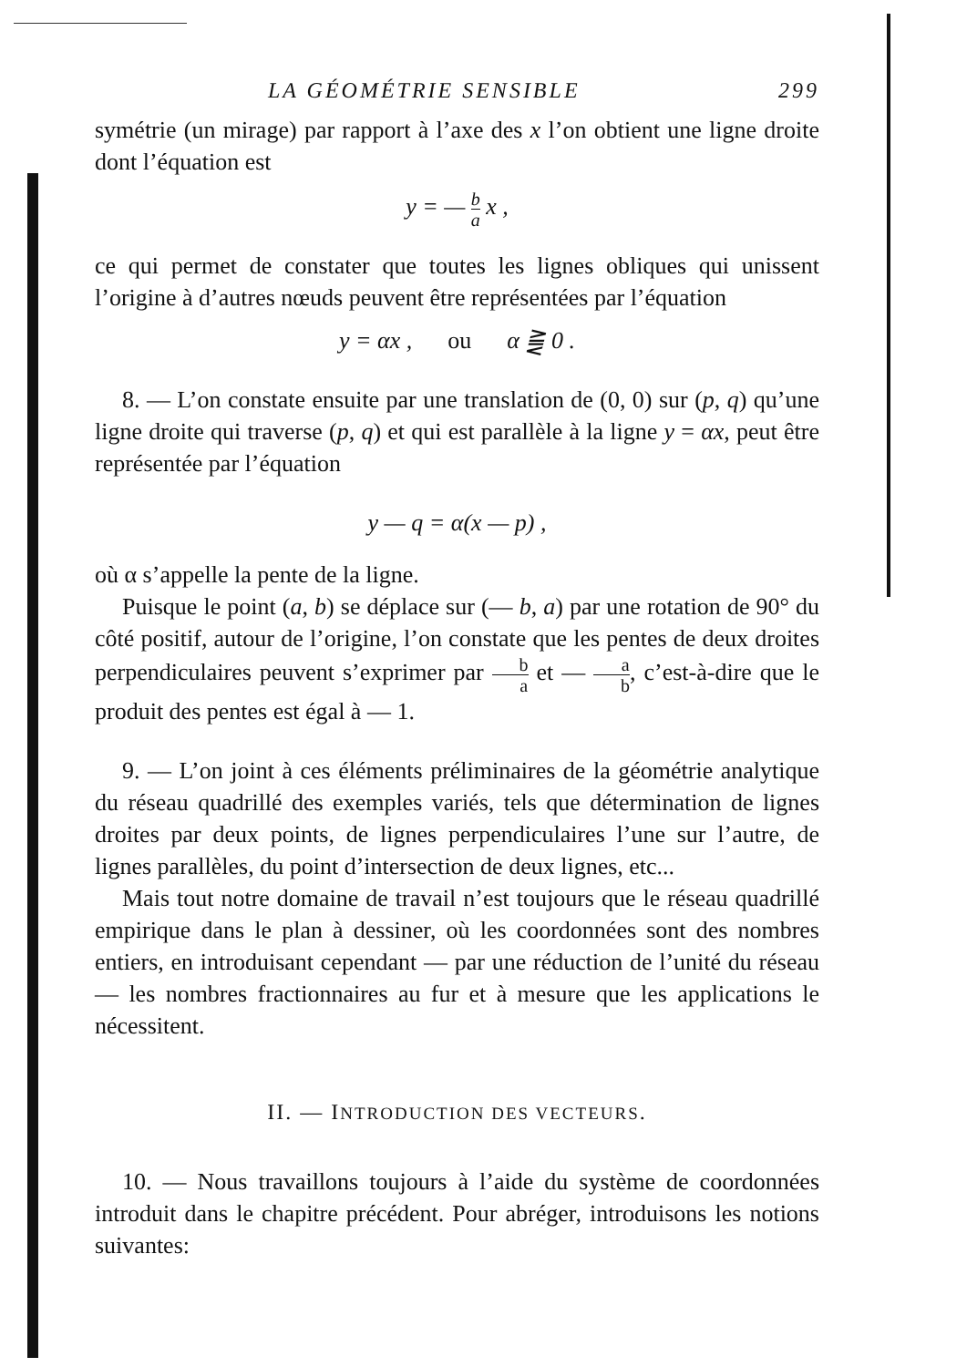LA GÉOMÉTRIE SENSIBLE 299
symétrie (un mirage) par rapport à l’axe des x l’on obtient une ligne droite dont l’équation est
y = — b a x ,
ce qui permet de constater que toutes les lignes obliques qui unissent l’origine à d’autres nœuds peuvent être représentées par l’équation
y = αx , ou α ⪌ 0 .
8. — L’on constate ensuite par une translation de (0, 0) sur (p, q) qu’une ligne droite qui traverse (p, q) et qui est parallèle à la ligne y = αx, peut être représentée par l’équation
y — q = α(x — p) ,
où α s’appelle la pente de la ligne.
Puisque le point (a, b) se déplace sur (— b, a) par une rotation de 90° du côté positif, autour de l’origine, l’on constate que les pentes de deux droites perpendiculaires peuvent s’exprimer par b a et — a b, c’est-à-dire que le produit des pentes est égal à — 1.
9. — L’on joint à ces éléments préliminaires de la géométrie analytique du réseau quadrillé des exemples variés, tels que détermination de lignes droites par deux points, de lignes perpendiculaires l’une sur l’autre, de lignes parallèles, du point d’intersection de deux lignes, etc...
Mais tout notre domaine de travail n’est toujours que le réseau quadrillé empirique dans le plan à dessiner, où les coordonnées sont des nombres entiers, en introduisant cependant — par une réduction de l’unité du réseau — les nombres fractionnaires au fur et à mesure que les applications le nécessitent.
II. — INTRODUCTION DES VECTEURS.
10. — Nous travaillons toujours à l’aide du système de coordonnées introduit dans le chapitre précédent. Pour abréger, introduisons les notions suivantes: